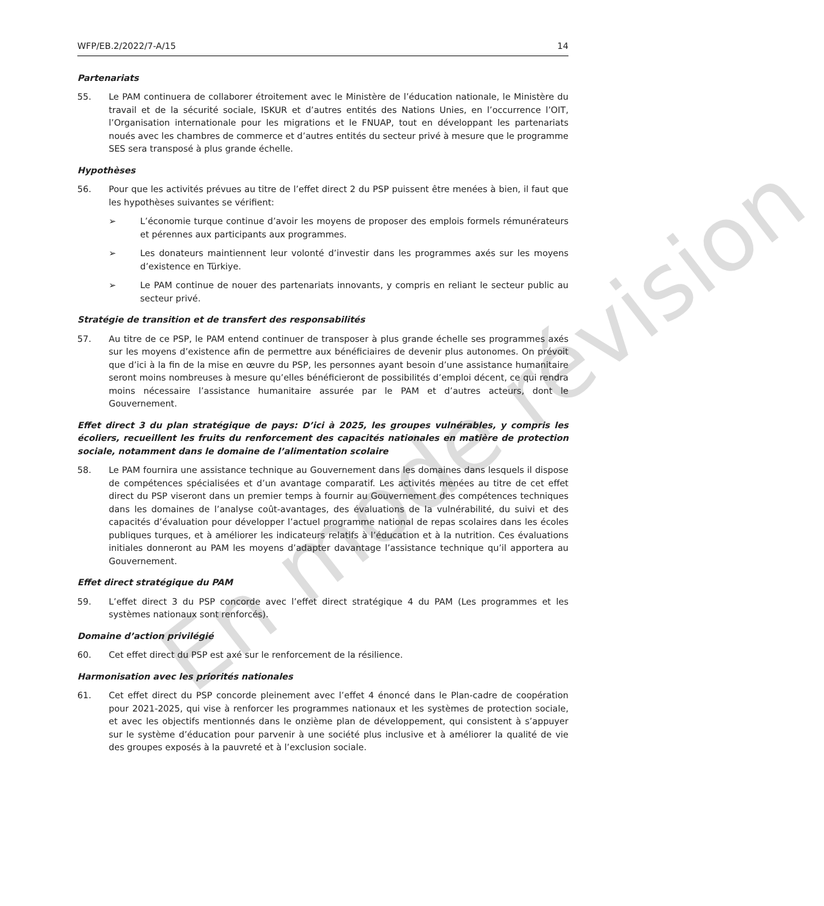En mode révision
WFP/EB.2/2022/7-A/15 14
Partenariats
55. Le PAM continuera de collaborer étroitement avec le Ministère de l’éducation nationale, le Ministère du travail et de la sécurité sociale, ISKUR et d’autres entités des Nations Unies, en l’occurrence l’OIT, l’Organisation internationale pour les migrations et le FNUAP, tout en développant les partenariats noués avec les chambres de commerce et d’autres entités du secteur privé à mesure que le programme SES sera transposé à plus grande échelle.
Hypothèses
56. Pour que les activités prévues au titre de l’effet direct 2 du PSP puissent être menées à bien, il faut que les hypothèses suivantes se vérifient:
➢ L’économie turque continue d’avoir les moyens de proposer des emplois formels rémunérateurs et pérennes aux participants aux programmes.
➢ Les donateurs maintiennent leur volonté d’investir dans les programmes axés sur les moyens d’existence en Türkiye.
➢ Le PAM continue de nouer des partenariats innovants, y compris en reliant le secteur public au secteur privé.
Stratégie de transition et de transfert des responsabilités
57. Au titre de ce PSP, le PAM entend continuer de transposer à plus grande échelle ses programmes axés sur les moyens d’existence afin de permettre aux bénéficiaires de devenir plus autonomes. On prévoit que d’ici à la fin de la mise en œuvre du PSP, les personnes ayant besoin d’une assistance humanitaire seront moins nombreuses à mesure qu’elles bénéficieront de possibilités d’emploi décent, ce qui rendra moins nécessaire l’assistance humanitaire assurée par le PAM et d’autres acteurs, dont le Gouvernement.
Effet direct 3 du plan stratégique de pays: D’ici à 2025, les groupes vulnérables, y compris les écoliers, recueillent les fruits du renforcement des capacités nationales en matière de protection sociale, notamment dans le domaine de l’alimentation scolaire
58. Le PAM fournira une assistance technique au Gouvernement dans les domaines dans lesquels il dispose de compétences spécialisées et d’un avantage comparatif. Les activités menées au titre de cet effet direct du PSP viseront dans un premier temps à fournir au Gouvernement des compétences techniques dans les domaines de l’analyse coût-avantages, des évaluations de la vulnérabilité, du suivi et des capacités d’évaluation pour développer l’actuel programme national de repas scolaires dans les écoles publiques turques, et à améliorer les indicateurs relatifs à l’éducation et à la nutrition. Ces évaluations initiales donneront au PAM les moyens d’adapter davantage l’assistance technique qu’il apportera au Gouvernement.
Effet direct stratégique du PAM
59. L’effet direct 3 du PSP concorde avec l’effet direct stratégique 4 du PAM (Les programmes et les systèmes nationaux sont renforcés).
Domaine d’action privilégié
60. Cet effet direct du PSP est axé sur le renforcement de la résilience.
Harmonisation avec les priorités nationales
61. Cet effet direct du PSP concorde pleinement avec l’effet 4 énoncé dans le Plan-cadre de coopération pour 2021-2025, qui vise à renforcer les programmes nationaux et les systèmes de protection sociale, et avec les objectifs mentionnés dans le onzième plan de développement, qui consistent à s’appuyer sur le système d’éducation pour parvenir à une société plus inclusive et à améliorer la qualité de vie des groupes exposés à la pauvreté et à l’exclusion sociale.